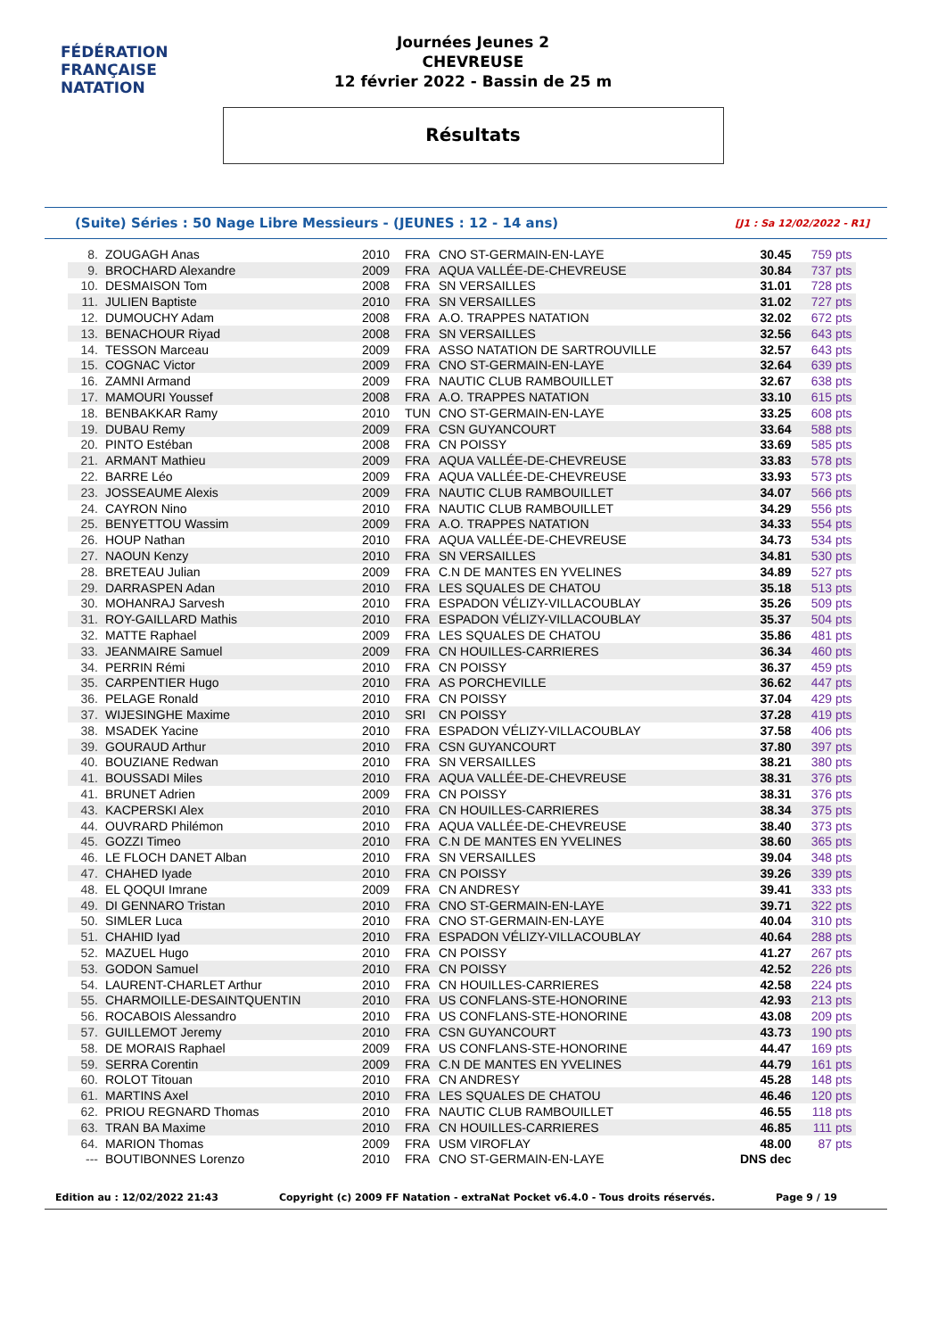FÉDÉRATION FRANÇAISE
NATATION
Journées Jeunes 2
CHEVREUSE
12 février 2022 - Bassin de 25 m
Résultats
(Suite) Séries : 50 Nage Libre Messieurs - (JEUNES : 12 - 14 ans) [J1 : Sa 12/02/2022 - R1]
| 8. | ZOUGAGH Anas | 2010 | FRA | CNO ST-GERMAIN-EN-LAYE | 30.45 | 759 pts |
| 9. | BROCHARD Alexandre | 2009 | FRA | AQUA VALLÉE-DE-CHEVREUSE | 30.84 | 737 pts |
| 10. | DESMAISON Tom | 2008 | FRA | SN VERSAILLES | 31.01 | 728 pts |
| 11. | JULIEN Baptiste | 2010 | FRA | SN VERSAILLES | 31.02 | 727 pts |
| 12. | DUMOUCHY Adam | 2008 | FRA | A.O. TRAPPES NATATION | 32.02 | 672 pts |
| 13. | BENACHOUR Riyad | 2008 | FRA | SN VERSAILLES | 32.56 | 643 pts |
| 14. | TESSON Marceau | 2009 | FRA | ASSO NATATION DE SARTROUVILLE | 32.57 | 643 pts |
| 15. | COGNAC Victor | 2009 | FRA | CNO ST-GERMAIN-EN-LAYE | 32.64 | 639 pts |
| 16. | ZAMNI Armand | 2009 | FRA | NAUTIC CLUB RAMBOUILLET | 32.67 | 638 pts |
| 17. | MAMOURI Youssef | 2008 | FRA | A.O. TRAPPES NATATION | 33.10 | 615 pts |
| 18. | BENBAKKAR Ramy | 2010 | TUN | CNO ST-GERMAIN-EN-LAYE | 33.25 | 608 pts |
| 19. | DUBAU Remy | 2009 | FRA | CSN GUYANCOURT | 33.64 | 588 pts |
| 20. | PINTO Estéban | 2008 | FRA | CN POISSY | 33.69 | 585 pts |
| 21. | ARMANT Mathieu | 2009 | FRA | AQUA VALLÉE-DE-CHEVREUSE | 33.83 | 578 pts |
| 22. | BARRE Léo | 2009 | FRA | AQUA VALLÉE-DE-CHEVREUSE | 33.93 | 573 pts |
| 23. | JOSSEAUME Alexis | 2009 | FRA | NAUTIC CLUB RAMBOUILLET | 34.07 | 566 pts |
| 24. | CAYRON Nino | 2010 | FRA | NAUTIC CLUB RAMBOUILLET | 34.29 | 556 pts |
| 25. | BENYETTOU Wassim | 2009 | FRA | A.O. TRAPPES NATATION | 34.33 | 554 pts |
| 26. | HOUP Nathan | 2010 | FRA | AQUA VALLÉE-DE-CHEVREUSE | 34.73 | 534 pts |
| 27. | NAOUN Kenzy | 2010 | FRA | SN VERSAILLES | 34.81 | 530 pts |
| 28. | BRETEAU Julian | 2009 | FRA | C.N DE MANTES EN YVELINES | 34.89 | 527 pts |
| 29. | DARRASPEN Adan | 2010 | FRA | LES SQUALES DE CHATOU | 35.18 | 513 pts |
| 30. | MOHANRAJ Sarvesh | 2010 | FRA | ESPADON VÉLIZY-VILLACOUBLAY | 35.26 | 509 pts |
| 31. | ROY-GAILLARD Mathis | 2010 | FRA | ESPADON VÉLIZY-VILLACOUBLAY | 35.37 | 504 pts |
| 32. | MATTE Raphael | 2009 | FRA | LES SQUALES DE CHATOU | 35.86 | 481 pts |
| 33. | JEANMAIRE Samuel | 2009 | FRA | CN HOUILLES-CARRIERES | 36.34 | 460 pts |
| 34. | PERRIN Rémi | 2010 | FRA | CN POISSY | 36.37 | 459 pts |
| 35. | CARPENTIER Hugo | 2010 | FRA | AS PORCHEVILLE | 36.62 | 447 pts |
| 36. | PELAGE Ronald | 2010 | FRA | CN POISSY | 37.04 | 429 pts |
| 37. | WIJESINGHE Maxime | 2010 | SRI | CN POISSY | 37.28 | 419 pts |
| 38. | MSADEK Yacine | 2010 | FRA | ESPADON VÉLIZY-VILLACOUBLAY | 37.58 | 406 pts |
| 39. | GOURAUD Arthur | 2010 | FRA | CSN GUYANCOURT | 37.80 | 397 pts |
| 40. | BOUZIANE Redwan | 2010 | FRA | SN VERSAILLES | 38.21 | 380 pts |
| 41. | BOUSSADI Miles | 2010 | FRA | AQUA VALLÉE-DE-CHEVREUSE | 38.31 | 376 pts |
| 41. | BRUNET Adrien | 2009 | FRA | CN POISSY | 38.31 | 376 pts |
| 43. | KACPERSKI Alex | 2010 | FRA | CN HOUILLES-CARRIERES | 38.34 | 375 pts |
| 44. | OUVRARD Philémon | 2010 | FRA | AQUA VALLÉE-DE-CHEVREUSE | 38.40 | 373 pts |
| 45. | GOZZI Timeo | 2010 | FRA | C.N DE MANTES EN YVELINES | 38.60 | 365 pts |
| 46. | LE FLOCH DANET Alban | 2010 | FRA | SN VERSAILLES | 39.04 | 348 pts |
| 47. | CHAHED Iyade | 2010 | FRA | CN POISSY | 39.26 | 339 pts |
| 48. | EL QOQUI Imrane | 2009 | FRA | CN ANDRESY | 39.41 | 333 pts |
| 49. | DI GENNARO Tristan | 2010 | FRA | CNO ST-GERMAIN-EN-LAYE | 39.71 | 322 pts |
| 50. | SIMLER Luca | 2010 | FRA | CNO ST-GERMAIN-EN-LAYE | 40.04 | 310 pts |
| 51. | CHAHID Iyad | 2010 | FRA | ESPADON VÉLIZY-VILLACOUBLAY | 40.64 | 288 pts |
| 52. | MAZUEL Hugo | 2010 | FRA | CN POISSY | 41.27 | 267 pts |
| 53. | GODON Samuel | 2010 | FRA | CN POISSY | 42.52 | 226 pts |
| 54. | LAURENT-CHARLET Arthur | 2010 | FRA | CN HOUILLES-CARRIERES | 42.58 | 224 pts |
| 55. | CHARMOILLE-DESAINTQUENTIN | 2010 | FRA | US CONFLANS-STE-HONORINE | 42.93 | 213 pts |
| 56. | ROCABOIS Alessandro | 2010 | FRA | US CONFLANS-STE-HONORINE | 43.08 | 209 pts |
| 57. | GUILLEMOT Jeremy | 2010 | FRA | CSN GUYANCOURT | 43.73 | 190 pts |
| 58. | DE MORAIS Raphael | 2009 | FRA | US CONFLANS-STE-HONORINE | 44.47 | 169 pts |
| 59. | SERRA Corentin | 2009 | FRA | C.N DE MANTES EN YVELINES | 44.79 | 161 pts |
| 60. | ROLOT Titouan | 2010 | FRA | CN ANDRESY | 45.28 | 148 pts |
| 61. | MARTINS Axel | 2010 | FRA | LES SQUALES DE CHATOU | 46.46 | 120 pts |
| 62. | PRIOU REGNARD Thomas | 2010 | FRA | NAUTIC CLUB RAMBOUILLET | 46.55 | 118 pts |
| 63. | TRAN BA Maxime | 2010 | FRA | CN HOUILLES-CARRIERES | 46.85 | 111 pts |
| 64. | MARION Thomas | 2009 | FRA | USM VIROFLAY | 48.00 | 87 pts |
| --- | BOUTIBONNES Lorenzo | 2010 | FRA | CNO ST-GERMAIN-EN-LAYE | DNS dec | |
Edition au : 12/02/2022 21:43 Copyright (c) 2009 FF Natation - extraNat Pocket v6.4.0 - Tous droits réservés. Page 9 / 19